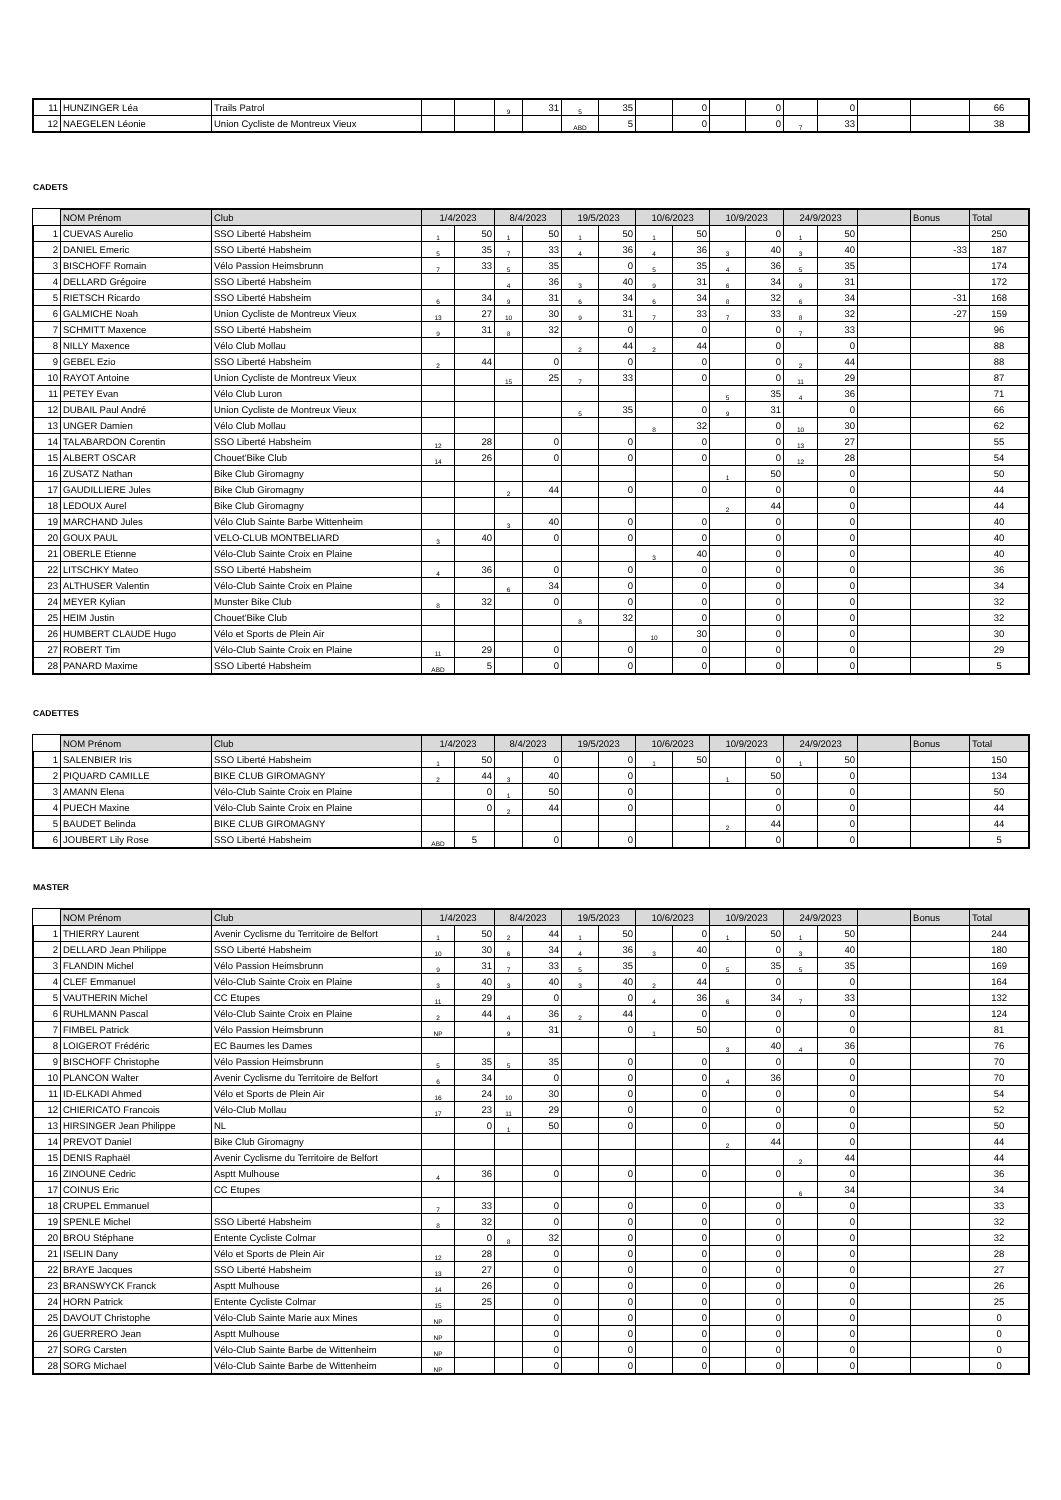| 11 | HUNZINGER Léa | Trails Patrol | | | 9 | 31 | 5 | 35 | | 0 | | 0 | | 0 | | | 66 |
| 12 | NAEGELEN Léonie | Union Cycliste de Montreux Vieux | | | | | ABD | 5 | | 0 | | 0 | 7 | 33 | | | 38 |
CADETS
| | NOM Prénom | Club | 1/4/2023 | | 8/4/2023 | | 19/5/2023 | | 10/6/2023 | | 10/9/2023 | | 24/9/2023 | | | Bonus | Total |
| --- | --- | --- | --- | --- | --- | --- | --- | --- | --- | --- | --- | --- | --- | --- | --- | --- | --- |
| 1 | CUEVAS Aurelio | SSO Liberté Habsheim | 1 | 50 | 1 | 50 | 1 | 50 | 1 | 50 | | 0 | 1 | 50 | | | 250 |
| 2 | DANIEL Emeric | SSO Liberté Habsheim | 5 | 35 | 7 | 33 | 4 | 36 | 4 | 36 | 3 | 40 | 3 | 40 | | -33 | 187 |
| 3 | BISCHOFF Romain | Vélo Passion Heimsbrunn | 7 | 33 | 5 | 35 | | 0 | 5 | 35 | 4 | 36 | 5 | 35 | | | 174 |
| 4 | DELLARD Grégoire | SSO Liberté Habsheim | | | 4 | 36 | 3 | 40 | 9 | 31 | 6 | 34 | 9 | 31 | | | 172 |
| 5 | RIETSCH Ricardo | SSO Liberté Habsheim | 6 | 34 | 9 | 31 | 6 | 34 | 6 | 34 | 8 | 32 | 6 | 34 | | -31 | 168 |
| 6 | GALMICHE Noah | Union Cycliste de Montreux Vieux | 13 | 27 | 10 | 30 | 9 | 31 | 7 | 33 | 7 | 33 | 8 | 32 | | -27 | 159 |
| 7 | SCHMITT Maxence | SSO Liberté Habsheim | 9 | 31 | 8 | 32 | | 0 | | 0 | | 0 | 7 | 33 | | | 96 |
| 8 | NILLY Maxence | Vélo Club Mollau | | | | | 2 | 44 | 2 | 44 | | 0 | | 0 | | | 88 |
| 9 | GEBEL Ezio | SSO Liberté Habsheim | 2 | 44 | | 0 | | 0 | | 0 | | 0 | 2 | 44 | | | 88 |
| 10 | RAYOT Antoine | Union Cycliste de Montreux Vieux | | | 15 | 25 | 7 | 33 | | 0 | | 0 | 11 | 29 | | | 87 |
| 11 | PETEY Evan | Vélo Club Luron | | | | | | | | | 5 | 35 | 4 | 36 | | | 71 |
| 12 | DUBAIL Paul André | Union Cycliste de Montreux Vieux | | | | | 5 | 35 | | 0 | 9 | 31 | | 0 | | | 66 |
| 13 | UNGER Damien | Vélo Club Mollau | | | | | | | 8 | 32 | | 0 | 10 | 30 | | | 62 |
| 14 | TALABARDON Corentin | SSO Liberté Habsheim | 12 | 28 | | 0 | | 0 | | 0 | | 0 | 13 | 27 | | | 55 |
| 15 | ALBERT OSCAR | Chouet'Bike Club | 14 | 26 | | 0 | | 0 | | 0 | | 0 | 12 | 28 | | | 54 |
| 16 | ZUSATZ Nathan | Bike Club Giromagny | | | | | | | | | 1 | 50 | | 0 | | | 50 |
| 17 | GAUDILLIERE Jules | Bike Club Giromagny | | | 2 | 44 | | 0 | | 0 | | 0 | | 0 | | | 44 |
| 18 | LEDOUX Aurel | Bike Club Giromagny | | | | | | | | | 2 | 44 | | 0 | | | 44 |
| 19 | MARCHAND Jules | Vélo Club Sainte Barbe Wittenheim | | | 3 | 40 | | 0 | | 0 | | 0 | | 0 | | | 40 |
| 20 | GOUX PAUL | VELO-CLUB MONTBELIARD | 3 | 40 | | 0 | | 0 | | 0 | | 0 | | 0 | | | 40 |
| 21 | OBERLE Etienne | Vélo-Club Sainte Croix en Plaine | | | | | | | 3 | 40 | | 0 | | 0 | | | 40 |
| 22 | LITSCHKY Mateo | SSO Liberté Habsheim | 4 | 36 | | 0 | | 0 | | 0 | | 0 | | 0 | | | 36 |
| 23 | ALTHUSER Valentin | Vélo-Club Sainte Croix en Plaine | | | 6 | 34 | | 0 | | 0 | | 0 | | 0 | | | 34 |
| 24 | MEYER Kylian | Munster Bike Club | 8 | 32 | | 0 | | 0 | | 0 | | 0 | | 0 | | | 32 |
| 25 | HEIM Justin | Chouet'Bike Club | | | | | 8 | 32 | | 0 | | 0 | | 0 | | | 32 |
| 26 | HUMBERT CLAUDE Hugo | Vélo et Sports de Plein Air | | | | | | | 10 | 30 | | 0 | | 0 | | | 30 |
| 27 | ROBERT Tim | Vélo-Club Sainte Croix en Plaine | 11 | 29 | | 0 | | 0 | | 0 | | 0 | | 0 | | | 29 |
| 28 | PANARD Maxime | SSO Liberté Habsheim | ABD | 5 | | 0 | | 0 | | 0 | | 0 | | 0 | | | 5 |
CADETTES
| | NOM Prénom | Club | 1/4/2023 | | 8/4/2023 | | 19/5/2023 | | 10/6/2023 | | 10/9/2023 | | 24/9/2023 | | | Bonus | Total |
| --- | --- | --- | --- | --- | --- | --- | --- | --- | --- | --- | --- | --- | --- | --- | --- | --- | --- |
| 1 | SALENBIER Iris | SSO Liberté Habsheim | 1 | 50 | | 0 | | 0 | 1 | 50 | | 0 | 1 | 50 | | | 150 |
| 2 | PIQUARD CAMILLE | BIKE CLUB GIROMAGNY | 2 | 44 | 3 | 40 | | 0 | | | 1 | 50 | | 0 | | | 134 |
| 3 | AMANN Elena | Vélo-Club Sainte Croix en Plaine | | 0 | 1 | 50 | | 0 | | | | 0 | | 0 | | | 50 |
| 4 | PUECH Maxine | Vélo-Club Sainte Croix en Plaine | | 0 | 2 | 44 | | 0 | | | | 0 | | 0 | | | 44 |
| 5 | BAUDET Belinda | BIKE CLUB GIROMAGNY | | | | | | | | | 2 | 44 | | 0 | | | 44 |
| 6 | JOUBERT Lily Rose | SSO Liberté Habsheim | ABD | 5 | | 0 | | 0 | | | | 0 | | 0 | | | 5 |
MASTER
| | NOM Prénom | Club | 1/4/2023 | | 8/4/2023 | | 19/5/2023 | | 10/6/2023 | | 10/9/2023 | | 24/9/2023 | | | Bonus | Total |
| --- | --- | --- | --- | --- | --- | --- | --- | --- | --- | --- | --- | --- | --- | --- | --- | --- | --- |
| 1 | THIERRY Laurent | Avenir Cyclisme du Territoire de Belfort | 1 | 50 | 2 | 44 | 1 | 50 | | 0 | 1 | 50 | 1 | 50 | | | 244 |
| 2 | DELLARD Jean Philippe | SSO Liberté Habsheim | 10 | 30 | 6 | 34 | 4 | 36 | 3 | 40 | | 0 | 3 | 40 | | | 180 |
| 3 | FLANDIN Michel | Vélo Passion Heimsbrunn | 9 | 31 | 7 | 33 | 5 | 35 | | 0 | 5 | 35 | 5 | 35 | | | 169 |
| 4 | CLEF Emmanuel | Vélo-Club Sainte Croix en Plaine | 3 | 40 | 3 | 40 | 3 | 40 | 2 | 44 | | 0 | | 0 | | | 164 |
| 5 | VAUTHERIN Michel | CC Etupes | 11 | 29 | | 0 | | 0 | 4 | 36 | 6 | 34 | 7 | 33 | | | 132 |
| 6 | RUHLMANN Pascal | Vélo-Club Sainte Croix en Plaine | 2 | 44 | 4 | 36 | 2 | 44 | | 0 | | 0 | | 0 | | | 124 |
| 7 | FIMBEL Patrick | Vélo Passion Heimsbrunn | NP | | 9 | 31 | | 0 | 1 | 50 | | 0 | | 0 | | | 81 |
| 8 | LOIGEROT Frédéric | EC Baumes les Dames | | | | | | | | | 3 | 40 | 4 | 36 | | | 76 |
| 9 | BISCHOFF Christophe | Vélo Passion Heimsbrunn | 5 | 35 | 5 | 35 | | 0 | | 0 | | 0 | | 0 | | | 70 |
| 10 | PLANCON Walter | Avenir Cyclisme du Territoire de Belfort | 6 | 34 | | 0 | | 0 | | 0 | 4 | 36 | | 0 | | | 70 |
| 11 | ID-ELKADI Ahmed | Vélo et Sports de Plein Air | 16 | 24 | 10 | 30 | | 0 | | 0 | | 0 | | 0 | | | 54 |
| 12 | CHIERICATO Francois | Vélo-Club Mollau | 17 | 23 | 11 | 29 | | 0 | | 0 | | 0 | | 0 | | | 52 |
| 13 | HIRSINGER Jean Philippe | NL | | 0 | 1 | 50 | | 0 | | 0 | | 0 | | 0 | | | 50 |
| 14 | PREVOT Daniel | Bike Club Giromagny | | | | | | | | | 2 | 44 | | 0 | | | 44 |
| 15 | DENIS Raphaël | Avenir Cyclisme du Territoire de Belfort | | | | | | | | | | | 2 | 44 | | | 44 |
| 16 | ZINOUNE Cedric | Asptt Mulhouse | 4 | 36 | | 0 | | 0 | | 0 | | 0 | | 0 | | | 36 |
| 17 | COINUS Eric | CC Etupes | | | | | | | | | | | 6 | 34 | | | 34 |
| 18 | CRUPEL Emmanuel | | 7 | 33 | | 0 | | 0 | | 0 | | 0 | | 0 | | | 33 |
| 19 | SPENLE Michel | SSO Liberté Habsheim | 8 | 32 | | 0 | | 0 | | 0 | | 0 | | 0 | | | 32 |
| 20 | BROU Stéphane | Entente Cycliste Colmar | | 0 | 8 | 32 | | 0 | | 0 | | 0 | | 0 | | | 32 |
| 21 | ISELIN Dany | Vélo et Sports de Plein Air | 12 | 28 | | 0 | | 0 | | 0 | | 0 | | 0 | | | 28 |
| 22 | BRAYE Jacques | SSO Liberté Habsheim | 13 | 27 | | 0 | | 0 | | 0 | | 0 | | 0 | | | 27 |
| 23 | BRANSWYCK Franck | Asptt Mulhouse | 14 | 26 | | 0 | | 0 | | 0 | | 0 | | 0 | | | 26 |
| 24 | HORN Patrick | Entente Cycliste Colmar | 15 | 25 | | 0 | | 0 | | 0 | | 0 | | 0 | | | 25 |
| 25 | DAVOUT Christophe | Vélo-Club Sainte Marie aux Mines | NP | | | 0 | | 0 | | 0 | | 0 | | 0 | | | 0 |
| 26 | GUERRERO Jean | Asptt Mulhouse | NP | | | 0 | | 0 | | 0 | | 0 | | 0 | | | 0 |
| 27 | SORG Carsten | Vélo-Club Sainte Barbe de Wittenheim | NP | | | 0 | | 0 | | 0 | | 0 | | 0 | | | 0 |
| 28 | SORG Michael | Vélo-Club Sainte Barbe de Wittenheim | NP | | | 0 | | 0 | | 0 | | 0 | | 0 | | | 0 |